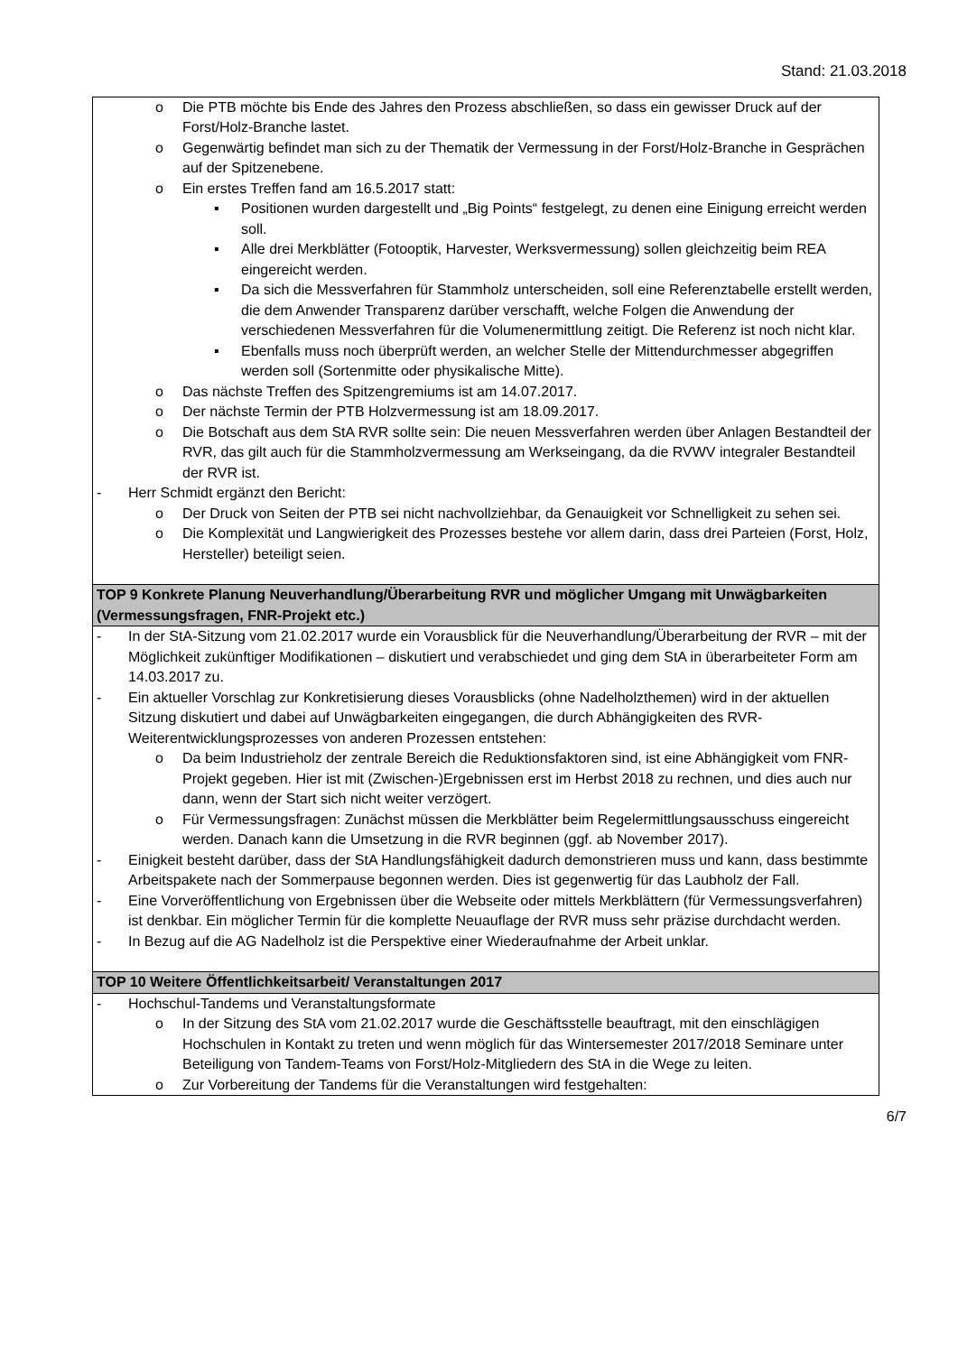Stand: 21.03.2018
| o Die PTB möchte bis Ende des Jahres den Prozess abschließen, so dass ein gewisser Druck auf der Forst/Holz-Branche lastet. o Gegenwärtig befindet man sich zu der Thematik der Vermessung in der Forst/Holz-Branche in Gesprächen auf der Spitzenebene. o Ein erstes Treffen fand am 16.5.2017 statt: ▪ Positionen wurden dargestellt und „Big Points“ festgelegt, zu denen eine Einigung erreicht werden soll. ▪ Alle drei Merkblätter (Fotooptik, Harvester, Werksvermessung) sollen gleichzeitig beim REA eingereicht werden. ▪ Da sich die Messverfahren für Stammholz unterscheiden, soll eine Referenztabelle erstellt werden, die dem Anwender Transparenz darüber verschafft, welche Folgen die Anwendung der verschiedenen Messverfahren für die Volumenermittlung zeitigt. Die Referenz ist noch nicht klar. ▪ Ebenfalls muss noch überprüft werden, an welcher Stelle der Mittendurchmesser abgegriffen werden soll (Sortenmitte oder physikalische Mitte). o Das nächste Treffen des Spitzengremiums ist am 14.07.2017. o Der nächste Termin der PTB Holzvermessung ist am 18.09.2017. o Die Botschaft aus dem StA RVR sollte sein: Die neuen Messverfahren werden über Anlagen Bestandteil der RVR, das gilt auch für die Stammholzvermessung am Werkseingang, da die RVWV integraler Bestandteil der RVR ist. - Herr Schmidt ergänzt den Bericht: o Der Druck von Seiten der PTB sei nicht nachvollziehbar, da Genauigkeit vor Schnelligkeit zu sehen sei. o Die Komplexität und Langwierigkeit des Prozesses bestehe vor allem darin, dass drei Parteien (Forst, Holz, Hersteller) beteiligt seien. |
| TOP 9 Konkrete Planung Neuverhandlung/Überarbeitung RVR und möglicher Umgang mit Unwägbarkeiten (Vermessungsfragen, FNR-Projekt etc.) |
| - In der StA-Sitzung vom 21.02.2017 wurde ein Vorausblick für die Neuverhandlung/Überarbeitung der RVR – mit der Möglichkeit zukünftiger Modifikationen – diskutiert und verabschiedet und ging dem StA in überarbeiteter Form am 14.03.2017 zu. - Ein aktueller Vorschlag zur Konkretisierung dieses Vorausblicks (ohne Nadelholzthemen) wird in der aktuellen Sitzung diskutiert und dabei auf Unwägbarkeiten eingegangen, die durch Abhängigkeiten des RVR-Weiterentwicklungsprozesses von anderen Prozessen entstehen: o Da beim Industrieholz der zentrale Bereich die Reduktionsfaktoren sind, ist eine Abhängigkeit vom FNR-Projekt gegeben. Hier ist mit (Zwischen-)Ergebnissen erst im Herbst 2018 zu rechnen, und dies auch nur dann, wenn der Start sich nicht weiter verzögert. o Für Vermessungsfragen: Zunächst müssen die Merkblätter beim Regelermittlungsausschuss eingereicht werden. Danach kann die Umsetzung in die RVR beginnen (ggf. ab November 2017). - Einigkeit besteht darüber, dass der StA Handlungsfähigkeit dadurch demonstrieren muss und kann, dass bestimmte Arbeitspakete nach der Sommerpause begonnen werden. Dies ist gegenwertig für das Laubholz der Fall. - Eine Vorveröffentlichung von Ergebnissen über die Webseite oder mittels Merkblättern (für Vermessungsverfahren) ist denkbar. Ein möglicher Termin für die komplette Neuauflage der RVR muss sehr präzise durchdacht werden. - In Bezug auf die AG Nadelholz ist die Perspektive einer Wiederaufnahme der Arbeit unklar. |
| TOP 10 Weitere Öffentlichkeitsarbeit/ Veranstaltungen 2017 |
| - Hochschul-Tandems und Veranstaltungsformate o In der Sitzung des StA vom 21.02.2017 wurde die Geschäftsstelle beauftragt, mit den einschlägigen Hochschulen in Kontakt zu treten und wenn möglich für das Wintersemester 2017/2018 Seminare unter Beteiligung von Tandem-Teams von Forst/Holz-Mitgliedern des StA in die Wege zu leiten. o Zur Vorbereitung der Tandems für die Veranstaltungen wird festgehalten: |
6/7